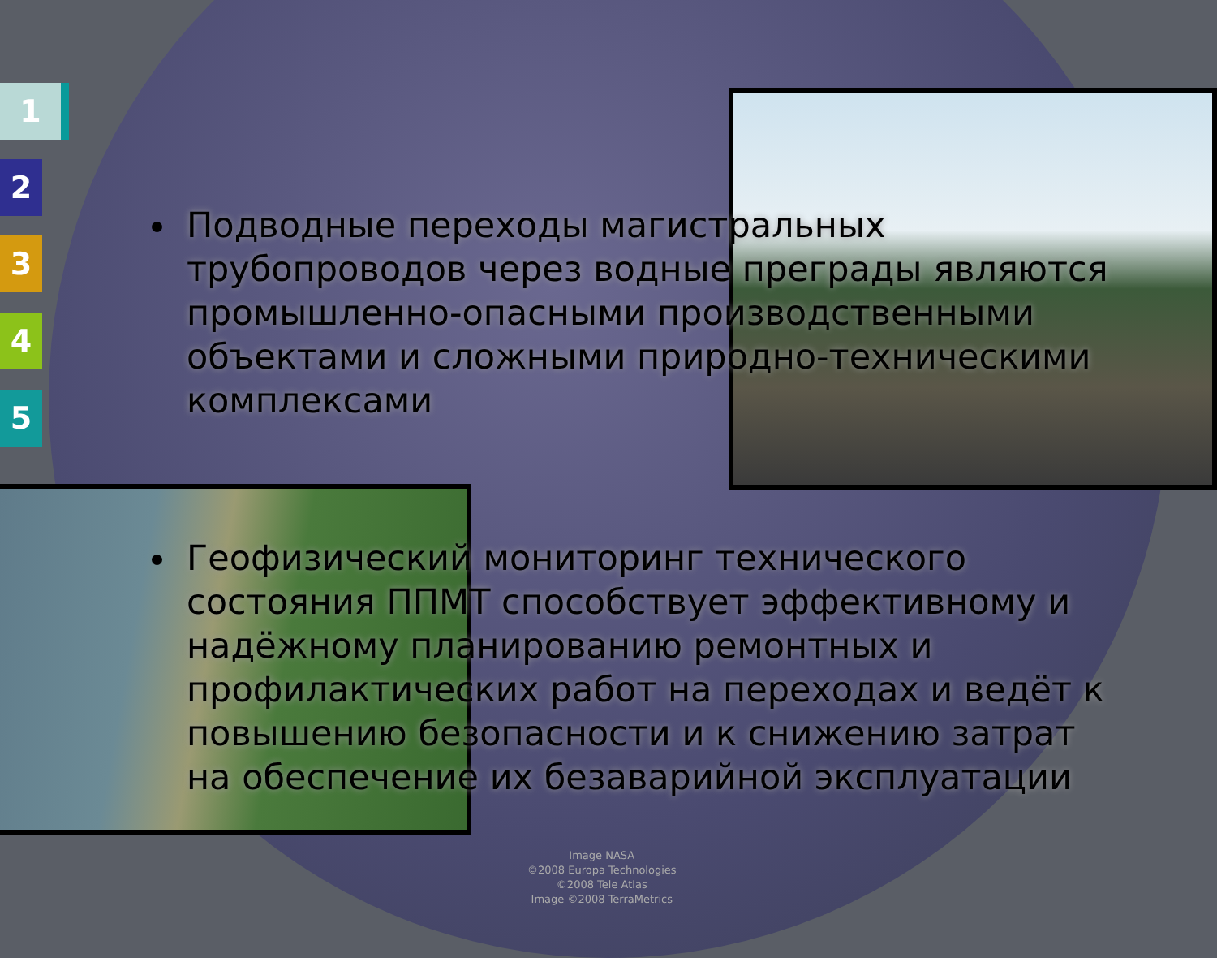1
2
3
4
5
Подводные переходы магистральных трубопроводов через водные преграды являются промышленно-опасными производственными объектами и сложными природно-техническими комплексами
Геофизический мониторинг технического состояния ППМТ способствует эффективному и надёжному планированию ремонтных и профилактических работ на переходах и ведёт к повышению безопасности и к снижению затрат на обеспечение их безаварийной эксплуатации
Image NASA
©2008 Europa Technologies
©2008 Tele Atlas
Image ©2008 TerraMetrics